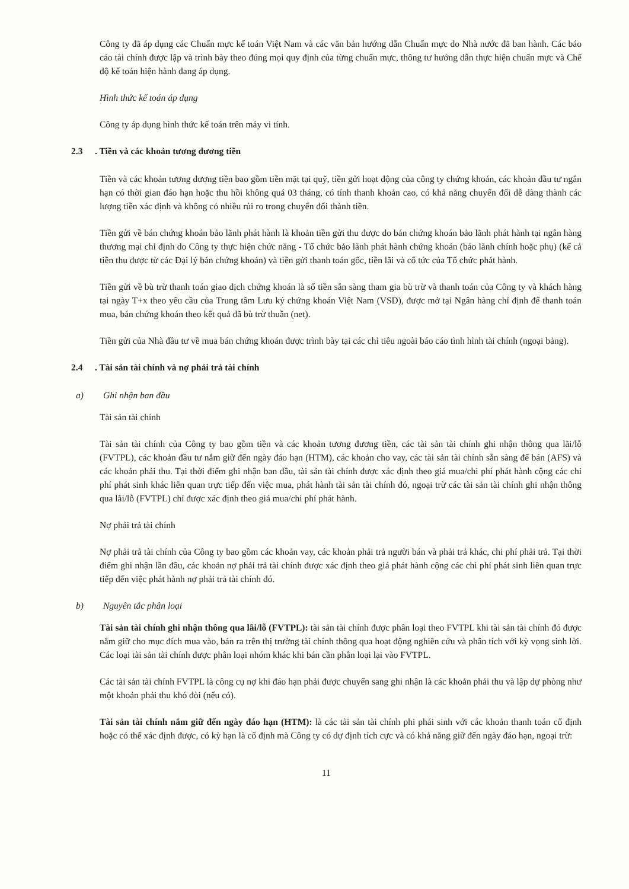Công ty đã áp dụng các Chuẩn mực kế toán Việt Nam và các văn bản hướng dẫn Chuẩn mực do Nhà nước đã ban hành. Các báo cáo tài chính được lập và trình bày theo đúng mọi quy định của từng chuẩn mực, thông tư hướng dẫn thực hiện chuẩn mực và Chế độ kế toán hiện hành đang áp dụng.
Hình thức kế toán áp dụng
Công ty áp dụng hình thức kế toán trên máy vi tính.
2.3. Tiền và các khoản tương đương tiền
Tiền và các khoản tương đương tiền bao gồm tiền mặt tại quỹ, tiền gửi hoạt động của công ty chứng khoán, các khoản đầu tư ngắn hạn có thời gian đáo hạn hoặc thu hồi không quá 03 tháng, có tính thanh khoản cao, có khả năng chuyển đổi dễ dàng thành các lượng tiền xác định và không có nhiều rủi ro trong chuyển đổi thành tiền.
Tiền gửi về bán chứng khoán bảo lãnh phát hành là khoản tiền gửi thu được do bán chứng khoán bảo lãnh phát hành tại ngân hàng thương mại chỉ định do Công ty thực hiện chức năng - Tổ chức bảo lãnh phát hành chứng khoán (bảo lãnh chính hoặc phụ) (kể cả tiền thu được từ các Đại lý bán chứng khoán) và tiền gửi thanh toán gốc, tiền lãi và cổ tức của Tổ chức phát hành.
Tiền gửi về bù trừ thanh toán giao dịch chứng khoán là số tiền sẵn sàng tham gia bù trừ và thanh toán của Công ty và khách hàng tại ngày T+x theo yêu cầu của Trung tâm Lưu ký chứng khoán Việt Nam (VSD), được mở tại Ngân hàng chỉ định để thanh toán mua, bán chứng khoán theo kết quả đã bù trừ thuần (net).
Tiền gửi của Nhà đầu tư về mua bán chứng khoán được trình bày tại các chỉ tiêu ngoài báo cáo tình hình tài chính (ngoại bảng).
2.4. Tài sản tài chính và nợ phải trả tài chính
a) Ghi nhận ban đầu
Tài sản tài chính
Tài sản tài chính của Công ty bao gồm tiền và các khoản tương đương tiền, các tài sản tài chính ghi nhận thông qua lãi/lỗ (FVTPL), các khoản đầu tư nắm giữ đến ngày đáo hạn (HTM), các khoản cho vay, các tài sản tài chính sẵn sàng để bán (AFS) và các khoản phải thu. Tại thời điểm ghi nhận ban đầu, tài sản tài chính được xác định theo giá mua/chi phí phát hành cộng các chi phí phát sinh khác liên quan trực tiếp đến việc mua, phát hành tài sản tài chính đó, ngoại trừ các tài sản tài chính ghi nhận thông qua lãi/lỗ (FVTPL) chỉ được xác định theo giá mua/chi phí phát hành.
Nợ phải trả tài chính
Nợ phải trả tài chính của Công ty bao gồm các khoản vay, các khoản phải trả người bán và phải trả khác, chi phí phải trả. Tại thời điểm ghi nhận lần đầu, các khoản nợ phải trả tài chính được xác định theo giá phát hành cộng các chi phí phát sinh liên quan trực tiếp đến việc phát hành nợ phải trả tài chính đó.
b) Nguyên tắc phân loại
Tài sản tài chính ghi nhận thông qua lãi/lỗ (FVTPL): tài sản tài chính được phân loại theo FVTPL khi tài sản tài chính đó được nắm giữ cho mục đích mua vào, bán ra trên thị trường tài chính thông qua hoạt động nghiên cứu và phân tích với kỳ vọng sinh lời. Các loại tài sản tài chính được phân loại nhóm khác khi bán cần phân loại lại vào FVTPL.
Các tài sản tài chính FVTPL là công cụ nợ khi đáo hạn phải được chuyển sang ghi nhận là các khoản phải thu và lập dự phòng như một khoản phải thu khó đòi (nếu có).
Tài sản tài chính nắm giữ đến ngày đáo hạn (HTM): là các tài sản tài chính phi phái sinh với các khoản thanh toán cố định hoặc có thể xác định được, có kỳ hạn là cố định mà Công ty có dự định tích cực và có khả năng giữ đến ngày đáo hạn, ngoại trừ:
11